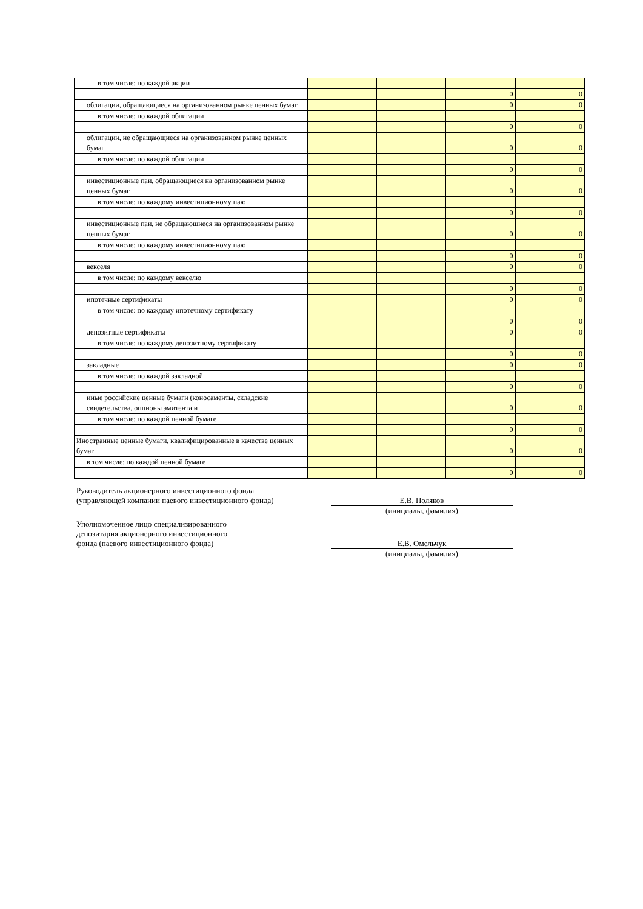| в том числе: по каждой акции | | | | |
| | | | 0 | 0 |
| облигации, обращающиеся на организованном рынке ценных бумаг | | | 0 | 0 |
| в том числе: по каждой облигации | | | | |
| | | | 0 | 0 |
| облигации, не обращающиеся на организованном рынке ценных бумаг | | | 0 | 0 |
| в том числе: по каждой облигации | | | | |
| | | | 0 | 0 |
| инвестиционные паи, обращающиеся на организованном рынке ценных бумаг | | | 0 | 0 |
| в том числе: по каждому инвестиционному паю | | | | |
| | | | 0 | 0 |
| инвестиционные паи, не обращающиеся на организованном рынке ценных бумаг | | | 0 | 0 |
| в том числе: по каждому инвестиционному паю | | | | |
| | | | 0 | 0 |
| векселя | | | 0 | 0 |
| в том числе: по каждому векселю | | | | |
| | | | 0 | 0 |
| ипотечные сертификаты | | | 0 | 0 |
| в том числе: по каждому ипотечному сертификату | | | | |
| | | | 0 | 0 |
| депозитные сертификаты | | | 0 | 0 |
| в том числе: по каждому депозитному сертификату | | | | |
| | | | 0 | 0 |
| закладные | | | 0 | 0 |
| в том числе: по каждой закладной | | | | |
| | | | 0 | 0 |
| иные российские ценные бумаги (коносаменты, складские свидетельства, опционы эмитента и | | | 0 | 0 |
| в том числе: по каждой ценной бумаге | | | | |
| | | | 0 | 0 |
| Иностранные ценные бумаги, квалифицированные в качестве ценных бумаг | | | 0 | 0 |
| в том числе: по каждой ценной бумаге | | | | |
| | | | 0 | 0 |
Руководитель акционерного инвестиционного фонда
(управляющей компании паевого инвестиционного фонда) Е.В. Поляков
(инициалы, фамилия)
Уполномоченное лицо специализированного
депозитария акционерного инвестиционного
фонда (паевого инвестиционного фонда) Е.В. Омельчук
(инициалы, фамилия)